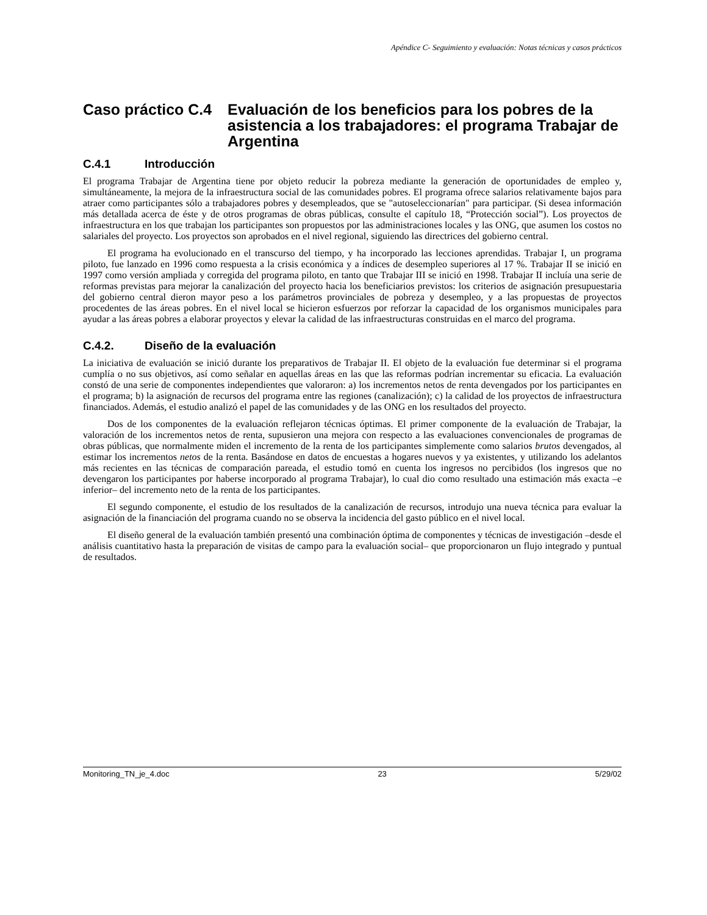Apéndice C- Seguimiento y evaluación: Notas técnicas y casos prácticos
Caso práctico C.4 Evaluación de los beneficios para los pobres de la asistencia a los trabajadores: el programa Trabajar de Argentina
C.4.1 Introducción
El programa Trabajar de Argentina tiene por objeto reducir la pobreza mediante la generación de oportunidades de empleo y, simultáneamente, la mejora de la infraestructura social de las comunidades pobres. El programa ofrece salarios relativamente bajos para atraer como participantes sólo a trabajadores pobres y desempleados, que se "autoseleccionarían" para participar. (Si desea información más detallada acerca de éste y de otros programas de obras públicas, consulte el capítulo 18, “Protección social”). Los proyectos de infraestructura en los que trabajan los participantes son propuestos por las administraciones locales y las ONG, que asumen los costos no salariales del proyecto. Los proyectos son aprobados en el nivel regional, siguiendo las directrices del gobierno central.
El programa ha evolucionado en el transcurso del tiempo, y ha incorporado las lecciones aprendidas. Trabajar I, un programa piloto, fue lanzado en 1996 como respuesta a la crisis económica y a índices de desempleo superiores al 17 %. Trabajar II se inició en 1997 como versión ampliada y corregida del programa piloto, en tanto que Trabajar III se inició en 1998. Trabajar II incluía una serie de reformas previstas para mejorar la canalización del proyecto hacia los beneficiarios previstos: los criterios de asignación presupuestaria del gobierno central dieron mayor peso a los parámetros provinciales de pobreza y desempleo, y a las propuestas de proyectos procedentes de las áreas pobres. En el nivel local se hicieron esfuerzos por reforzar la capacidad de los organismos municipales para ayudar a las áreas pobres a elaborar proyectos y elevar la calidad de las infraestructuras construidas en el marco del programa.
C.4.2. Diseño de la evaluación
La iniciativa de evaluación se inició durante los preparativos de Trabajar II. El objeto de la evaluación fue determinar si el programa cumplía o no sus objetivos, así como señalar en aquellas áreas en las que las reformas podrían incrementar su eficacia. La evaluación constó de una serie de componentes independientes que valoraron: a) los incrementos netos de renta devengados por los participantes en el programa; b) la asignación de recursos del programa entre las regiones (canalización); c) la calidad de los proyectos de infraestructura financiados. Además, el estudio analizó el papel de las comunidades y de las ONG en los resultados del proyecto.
Dos de los componentes de la evaluación reflejaron técnicas óptimas. El primer componente de la evaluación de Trabajar, la valoración de los incrementos netos de renta, supusieron una mejora con respecto a las evaluaciones convencionales de programas de obras públicas, que normalmente miden el incremento de la renta de los participantes simplemente como salarios brutos devengados, al estimar los incrementos netos de la renta. Basándose en datos de encuestas a hogares nuevos y ya existentes, y utilizando los adelantos más recientes en las técnicas de comparación pareada, el estudio tomó en cuenta los ingresos no percibidos (los ingresos que no devengaron los participantes por haberse incorporado al programa Trabajar), lo cual dio como resultado una estimación más exacta –e inferior– del incremento neto de la renta de los participantes.
El segundo componente, el estudio de los resultados de la canalización de recursos, introdujo una nueva técnica para evaluar la asignación de la financiación del programa cuando no se observa la incidencia del gasto público en el nivel local.
El diseño general de la evaluación también presentó una combinación óptima de componentes y técnicas de investigación –desde el análisis cuantitativo hasta la preparación de visitas de campo para la evaluación social– que proporcionaron un flujo integrado y puntual de resultados.
Monitoring_TN_je_4.doc 23 5/29/02